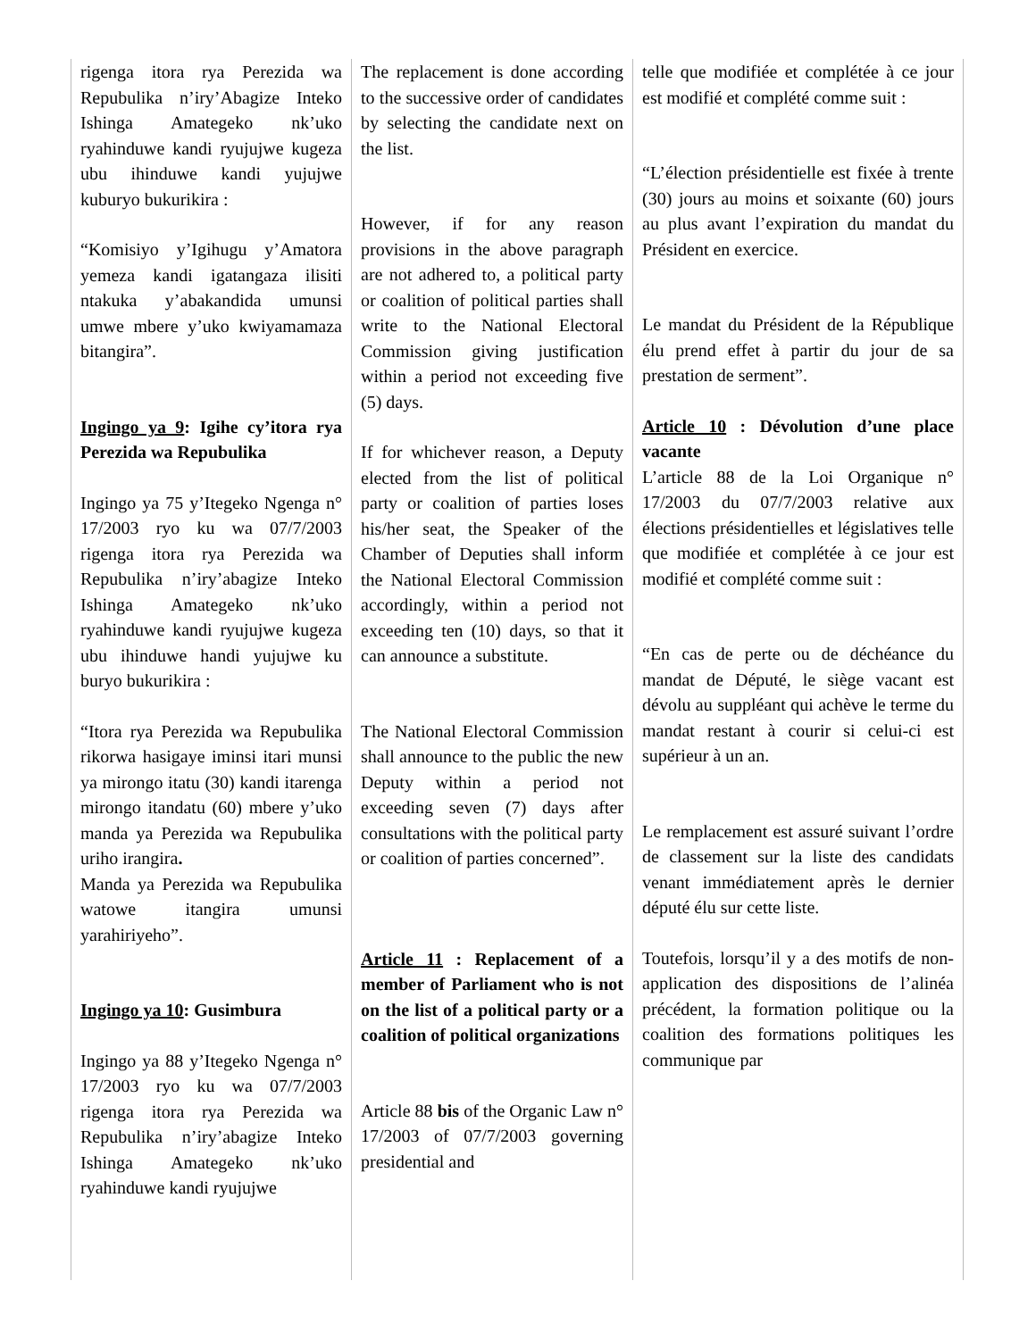| rigenga itora rya Perezida wa Repubulika n’iry’Abagize Inteko Ishinga Amategeko nk’uko ryahinduwe kandi ryujujwe kugeza ubu ihinduwe kandi yujujwe kuburyo bukurikira : “Komisiyo y’Igihugu y’Amatora yemeza kandi igatangaza ilisiti ntakuka y’abakandida umunsi umwe mbere y’uko kwiyamamaza bitangira”. Ingingo ya 9 : Igihe cy’itora rya Perezida wa Repubulika Ingingo ya 75 y’Itegeko Ngenga n° 17/2003 ryo ku wa 07/7/2003 rigenga itora rya Perezida wa Repubulika n’iry’abagize Inteko Ishinga Amategeko nk’uko ryahinduwe kandi ryujujwe kugeza ubu ihinduwe handi yujujwe ku buryo bukurikira : “Itora rya Perezida wa Repubulika rikorwa hasigaye iminsi itari munsi ya mirongo itatu (30) kandi itarenga mirongo itandatu (60) mbere y’uko manda ya Perezida wa Repubulika uriho irangira . Manda ya Perezida wa Repubulika watowe itangira umunsi yarahiriyeho”. Ingingo ya 10 : Gusimbura Ingingo ya 88 y’Itegeko Ngenga n° 17/2003 ryo ku wa 07/7/2003 rigenga itora rya Perezida wa Repubulika n’iry’abagize Inteko Ishinga Amategeko nk’uko ryahinduwe kandi ryujujwe | The replacement is done according to the successive order of candidates by selecting the candidate next on the list. However, if for any reason provisions in the above paragraph are not adhered to, a political party or coalition of political parties shall write to the National Electoral Commission giving justification within a period not exceeding five (5) days. If for whichever reason, a Deputy elected from the list of political party or coalition of parties loses his/her seat, the Speaker of the Chamber of Deputies shall inform the National Electoral Commission accordingly, within a period not exceeding ten (10) days, so that it can announce a substitute. The National Electoral Commission shall announce to the public the new Deputy within a period not exceeding seven (7) days after consultations with the political party or coalition of parties concerned”. Article 11 : Replacement of a member of Parliament who is not on the list of a political party or a coalition of political organizations Article 88 bis of the Organic Law n° 17/2003 of 07/7/2003 governing presidential and | telle que modifiée et complétée à ce jour est modifié et complété comme suit : “L’élection présidentielle est fixée à trente (30) jours au moins et soixante (60) jours au plus avant l’expiration du mandat du Président en exercice. Le mandat du Président de la République élu prend effet à partir du jour de sa prestation de serment”. Article 10 : Dévolution d’une place vacante L’article 88 de la Loi Organique n° 17/2003 du 07/7/2003 relative aux élections présidentielles et législatives telle que modifiée et complétée à ce jour est modifié et complété comme suit : “En cas de perte ou de déchéance du mandat de Député, le siège vacant est dévolu au suppléant qui achève le terme du mandat restant à courir si celui-ci est supérieur à un an. Le remplacement est assuré suivant l’ordre de classement sur la liste des candidats venant immédiatement après le dernier député élu sur cette liste. Toutefois, lorsqu’il y a des motifs de non-application des dispositions de l’alinéa précédent, la formation politique ou la coalition des formations politiques les communique par |